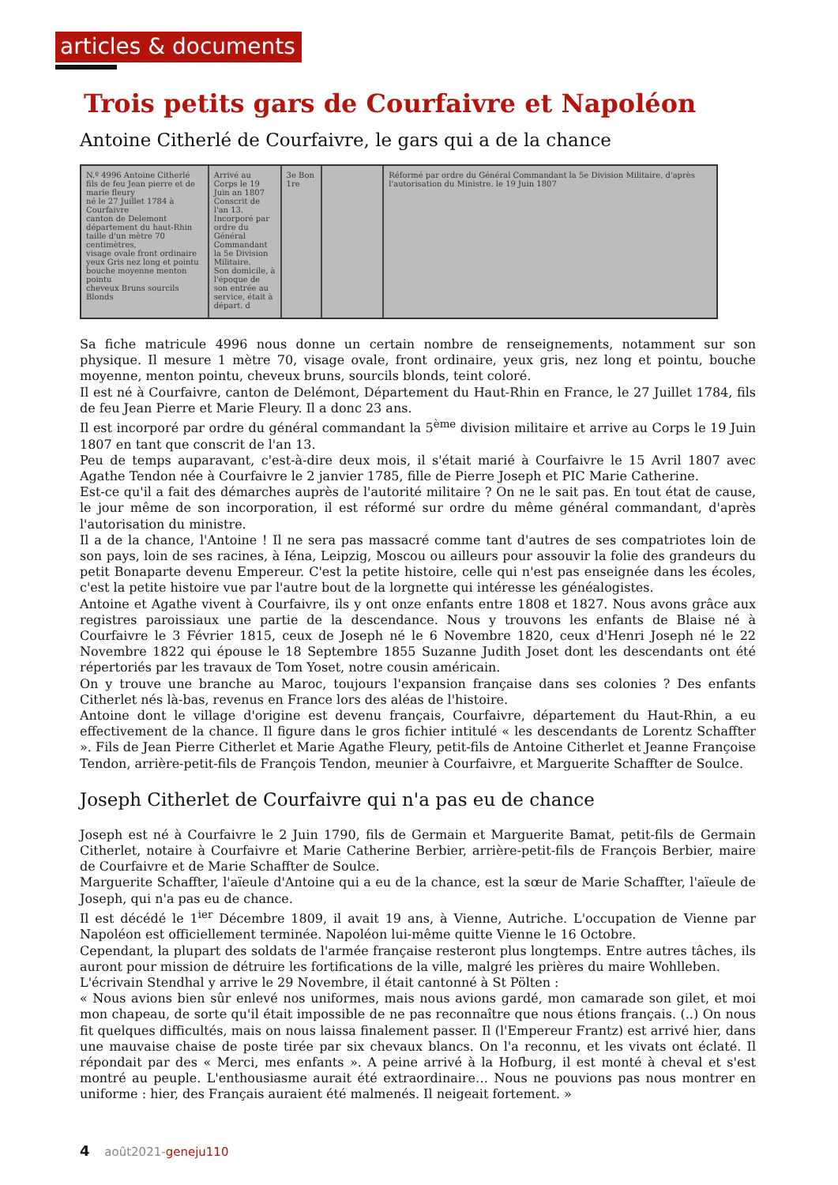articles & documents
Trois petits gars de Courfaivre et Napoléon
Antoine Citherlé de Courfaivre, le gars qui a de la chance
N.º 4996 Antoine Citherlé
fils de feu Jean pierre et de marie fleury
né le 27 Juillet 1784 à Courfaivre
canton de Delemont
département du haut-Rhin
taille d'un mètre 70 centimètres,
visage ovale front ordinaire
yeux Gris nez long et pointu
bouche moyenne menton pointu
cheveux Bruns sourcils Blonds
Arrivé au Corps le 19 Juin an 1807
Conscrit de l'an 13.
Incorporé par ordre du Général Commandant la 5e Division Militaire.
Son domicile, à l'époque de son entrée au service, était à
départ. d
3e Bon 1re
Réformé par ordre du Général Commandant la 5e Division Militaire, d'après l'autorisation du Ministre. le 19 Juin 1807
Sa fiche matricule 4996 nous donne un certain nombre de renseignements, notamment sur son physique. Il mesure 1 mètre 70, visage ovale, front ordinaire, yeux gris, nez long et pointu, bouche moyenne, menton pointu, cheveux bruns, sourcils blonds, teint coloré.
Il est né à Courfaivre, canton de Delémont, Département du Haut-Rhin en France, le 27 Juillet 1784, fils de feu Jean Pierre et Marie Fleury. Il a donc 23 ans.
Il est incorporé par ordre du général commandant la 5<sup>ème</sup> division militaire et arrive au Corps le 19 Juin 1807 en tant que conscrit de l'an 13.
Peu de temps auparavant, c'est-à-dire deux mois, il s'était marié à Courfaivre le 15 Avril 1807 avec Agathe Tendon née à Courfaivre le 2 janvier 1785, fille de Pierre Joseph et PIC Marie Catherine.
Est-ce qu'il a fait des démarches auprès de l'autorité militaire ? On ne le sait pas. En tout état de cause, le jour même de son incorporation, il est réformé sur ordre du même général commandant, d'après l'autorisation du ministre.
Il a de la chance, l'Antoine ! Il ne sera pas massacré comme tant d'autres de ses compatriotes loin de son pays, loin de ses racines, à Iéna, Leipzig, Moscou ou ailleurs pour assouvir la folie des grandeurs du petit Bonaparte devenu Empereur. C'est la petite histoire, celle qui n'est pas enseignée dans les écoles, c'est la petite histoire vue par l'autre bout de la lorgnette qui intéresse les généalogistes.
Antoine et Agathe vivent à Courfaivre, ils y ont onze enfants entre 1808 et 1827. Nous avons grâce aux registres paroissiaux une partie de la descendance. Nous y trouvons les enfants de Blaise né à Courfaivre le 3 Février 1815, ceux de Joseph né le 6 Novembre 1820, ceux d'Henri Joseph né le 22 Novembre 1822 qui épouse le 18 Septembre 1855 Suzanne Judith Joset dont les descendants ont été répertoriés par les travaux de Tom Yoset, notre cousin américain.
On y trouve une branche au Maroc, toujours l'expansion française dans ses colonies ? Des enfants Citherlet nés là-bas, revenus en France lors des aléas de l'histoire.
Antoine dont le village d'origine est devenu français, Courfaivre, département du Haut-Rhin, a eu effectivement de la chance. Il figure dans le gros fichier intitulé « les descendants de Lorentz Schaffter ». Fils de Jean Pierre Citherlet et Marie Agathe Fleury, petit-fils de Antoine Citherlet et Jeanne Françoise Tendon, arrière-petit-fils de François Tendon, meunier à Courfaivre, et Marguerite Schaffter de Soulce.
Joseph Citherlet de Courfaivre qui n'a pas eu de chance
Joseph est né à Courfaivre le 2 Juin 1790, fils de Germain et Marguerite Bamat, petit-fils de Germain Citherlet, notaire à Courfaivre et Marie Catherine Berbier, arrière-petit-fils de François Berbier, maire de Courfaivre et de Marie Schaffter de Soulce.
Marguerite Schaffter, l'aïeule d'Antoine qui a eu de la chance, est la sœur de Marie Schaffter, l'aïeule de Joseph, qui n'a pas eu de chance.
Il est décédé le 1<sup>ier</sup> Décembre 1809, il avait 19 ans, à Vienne, Autriche. L'occupation de Vienne par Napoléon est officiellement terminée. Napoléon lui-même quitte Vienne le 16 Octobre.
Cependant, la plupart des soldats de l'armée française resteront plus longtemps. Entre autres tâches, ils auront pour mission de détruire les fortifications de la ville, malgré les prières du maire Wohlleben.
L'écrivain Stendhal y arrive le 29 Novembre, il était cantonné à St Pölten :
« Nous avions bien sûr enlevé nos uniformes, mais nous avions gardé, mon camarade son gilet, et moi mon chapeau, de sorte qu'il était impossible de ne pas reconnaître que nous étions français. (..) On nous fit quelques difficultés, mais on nous laissa finalement passer. Il (l'Empereur Frantz) est arrivé hier, dans une mauvaise chaise de poste tirée par six chevaux blancs. On l'a reconnu, et les vivats ont éclaté. Il répondait par des « Merci, mes enfants ». A peine arrivé à la Hofburg, il est monté à cheval et s'est montré au peuple. L'enthousiasme aurait été extraordinaire… Nous ne pouvions pas nous montrer en uniforme : hier, des Français auraient été malmenés. Il neigeait fortement. »
4 août2021-geneju110